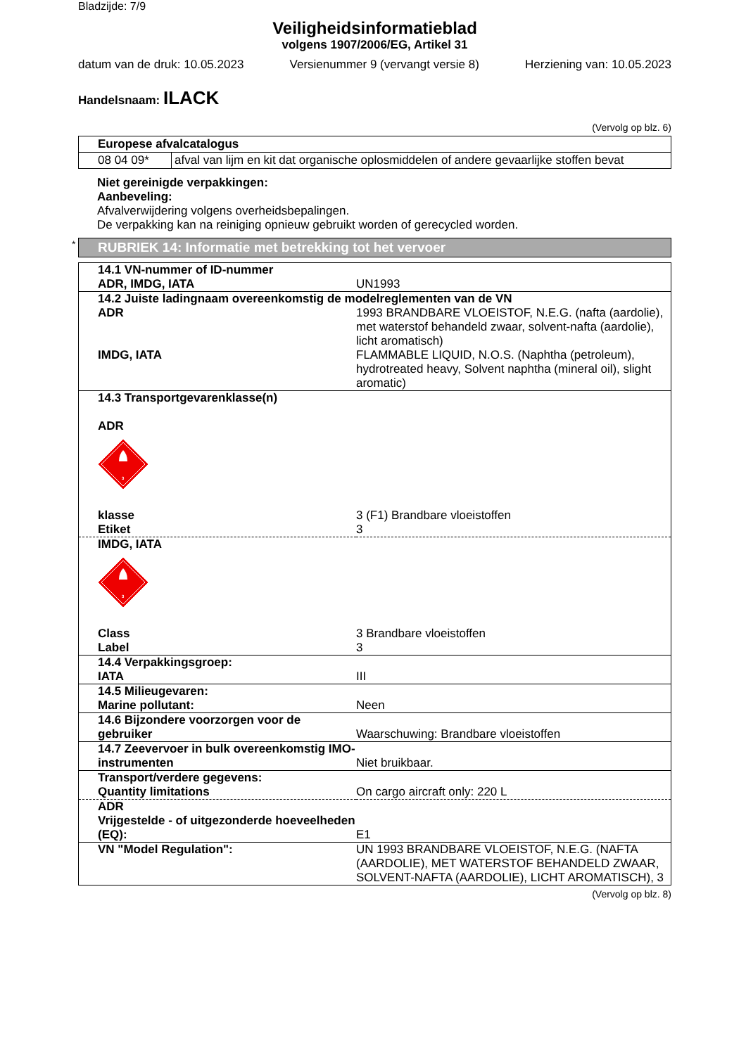Bladzijde: 7/9
Veiligheidsinformatieblad
volgens 1907/2006/EG, Artikel 31
datum van de druk: 10.05.2023 Versienummer 9 (vervangt versie 8) Herziening van: 10.05.2023
Handelsnaam: ILACK
(Vervolg op blz. 6)
| Europese afvalcatalogus | |
| --- | --- |
| 08 04 09* | afval van lijm en kit dat organische oplosmiddelen of andere gevaarlijke stoffen bevat |
Niet gereinigde verpakkingen:
Aanbeveling:
Afvalverwijdering volgens overheidsbepalingen.
De verpakking kan na reiniging opnieuw gebruikt worden of gerecycled worden.
* RUBRIEK 14: Informatie met betrekking tot het vervoer
| 14.1 VN-nummer of ID-nummer | |
| ADR, IMDG, IATA | UN1993 |
| 14.2 Juiste ladingnaam overeenkomstig de modelreglementen van de VN | |
| ADR | 1993 BRANDBARE VLOEISTOF, N.E.G. (nafta (aardolie), met waterstof behandeld zwaar, solvent-nafta (aardolie), licht aromatisch) |
| IMDG, IATA | FLAMMABLE LIQUID, N.O.S. (Naphtha (petroleum), hydrotreated heavy, Solvent naphtha (mineral oil), slight aromatic) |
| 14.3 Transportgevarenklasse(n) ADR 3 | |
| klasse | 3 (F1) Brandbare vloeistoffen |
| Etiket | 3 |
| IMDG, IATA 3 | |
| Class | 3 Brandbare vloeistoffen |
| Label | 3 |
| 14.4 Verpakkingsgroep: | |
| IATA | III |
| 14.5 Milieugevaren: | |
| Marine pollutant: | Neen |
| 14.6 Bijzondere voorzorgen voor de gebruiker | Waarschuwing: Brandbare vloeistoffen |
| 14.7 Zeevervoer in bulk overeenkomstig IMO-instrumenten | Niet bruikbaar. |
| Transport/verdere gegevens: | |
| Quantity limitations | On cargo aircraft only: 220 L |
| ADR | |
| Vrijgestelde - of uitgezonderde hoeveelheden (EQ): | E1 |
| VN "Model Regulation": | UN 1993 BRANDBARE VLOEISTOF, N.E.G. (NAFTA (AARDOLIE), MET WATERSTOF BEHANDELD ZWAAR, SOLVENT-NAFTA (AARDOLIE), LICHT AROMATISCH), 3 |
(Vervolg op blz. 8)